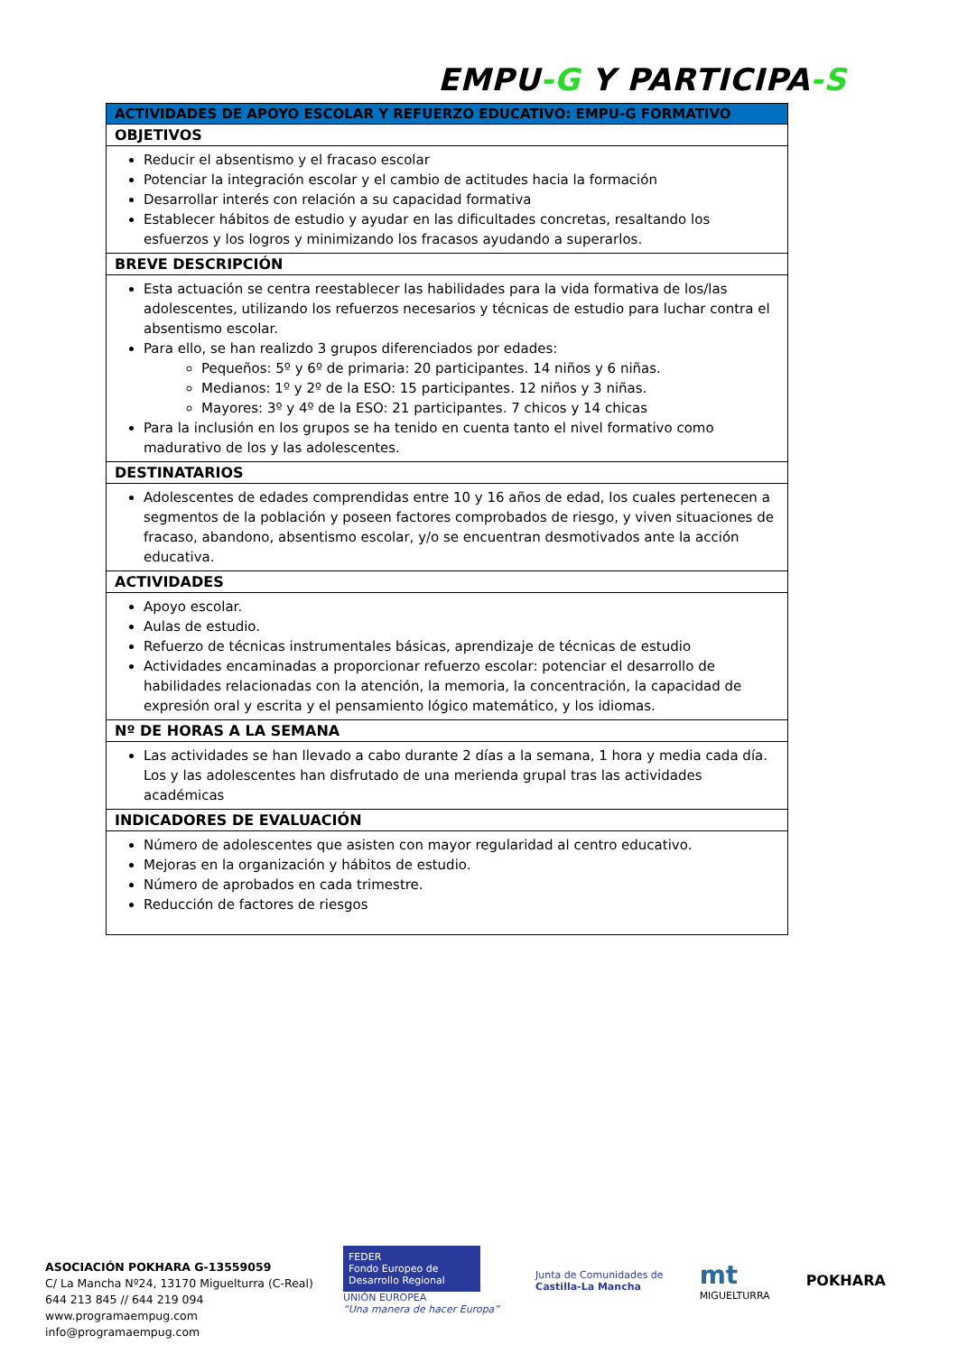EMPU-G Y PARTICIPA-S
| ACTIVIDADES DE APOYO ESCOLAR Y REFUERZO EDUCATIVO: EMPU-G FORMATIVO |
| --- |
| OBJETIVOS |
| Reducir el absentismo y el fracaso escolar Potenciar la integración escolar y el cambio de actitudes hacia la formación Desarrollar interés con relación a su capacidad formativa Establecer hábitos de estudio y ayudar en las dificultades concretas, resaltando los esfuerzos y los logros y minimizando los fracasos ayudando a superarlos. |
| BREVE DESCRIPCIÓN |
| Esta actuación se centra reestablecer las habilidades para la vida formativa de los/las adolescentes, utilizando los refuerzos necesarios y técnicas de estudio para luchar contra el absentismo escolar. Para ello, se han realizdo 3 grupos diferenciados por edades: Pequeños: 5º y 6º de primaria: 20 participantes. 14 niños y 6 niñas. Medianos: 1º y 2º de la ESO: 15 participantes. 12 niños y 3 niñas. Mayores: 3º y 4º de la ESO: 21 participantes. 7 chicos y 14 chicas Para la inclusión en los grupos se ha tenido en cuenta tanto el nivel formativo como madurativo de los y las adolescentes. |
| DESTINATARIOS |
| Adolescentes de edades comprendidas entre 10 y 16 años de edad, los cuales pertenecen a segmentos de la población y poseen factores comprobados de riesgo, y viven situaciones de fracaso, abandono, absentismo escolar, y/o se encuentran desmotivados ante la acción educativa. |
| ACTIVIDADES |
| Apoyo escolar. Aulas de estudio. Refuerzo de técnicas instrumentales básicas, aprendizaje de técnicas de estudio Actividades encaminadas a proporcionar refuerzo escolar: potenciar el desarrollo de habilidades relacionadas con la atención, la memoria, la concentración, la capacidad de expresión oral y escrita y el pensamiento lógico matemático, y los idiomas. |
| Nº DE HORAS A LA SEMANA |
| Las actividades se han llevado a cabo durante 2 días a la semana, 1 hora y media cada día. Los y las adolescentes han disfrutado de una merienda grupal tras las actividades académicas |
| INDICADORES DE EVALUACIÓN |
| Número de adolescentes que asisten con mayor regularidad al centro educativo. Mejoras en la organización y hábitos de estudio. Número de aprobados en cada trimestre. Reducción de factores de riesgos |
ASOCIACIÓN POKHARA G-13559059
C/ La Mancha Nº24, 13170 Miguelturra (C-Real)
644 213 845 // 644 219 094
www.programaempug.com
info@programaempug.com
FEDER
Fondo Europeo de Desarrollo Regional
UNIÓN EUROPEA
“Una manera de hacer Europa”
Junta de Comunidades de
Castilla-La Mancha
mt
MIGUELTURRA
POKHARA